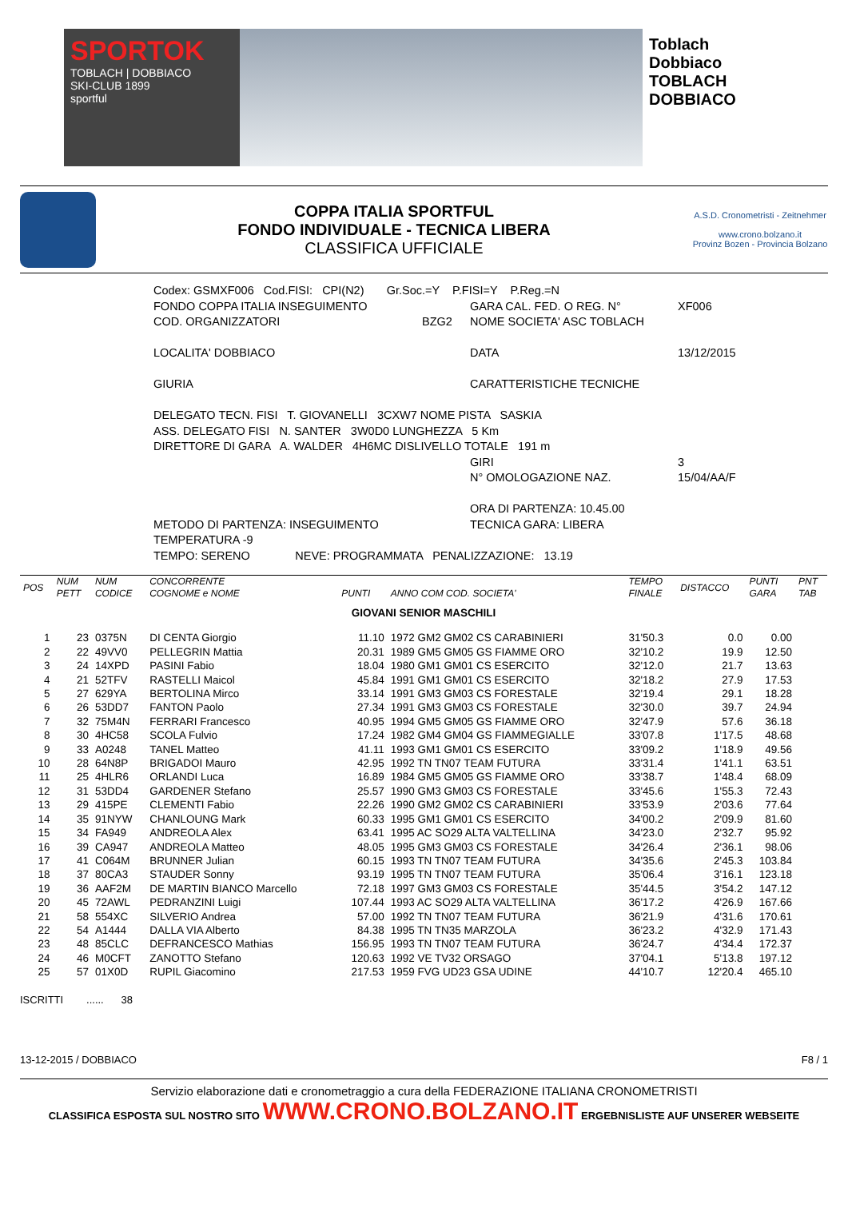SPORTOK
TOBLACH | DOBBIACO
SKI-CLUB 1899
sportful
Toblach Dobbiaco
TOBLACH DOBBIACO
COPPA ITALIA SPORTFUL
FONDO INDIVIDUALE - TECNICA LIBERA
CLASSIFICA UFFICIALE
A.S.D. Cronometristi - Zeitnehmer
www.crono.bolzano.it
Provinz Bozen - Provincia Bolzano
Codex: GSMXF006 Cod.FISI: CPI(N2) Gr.Soc.=Y P.FISI=Y P.Reg.=N
FONDO COPPA ITALIA INSEGUIMENTO GARA CAL. FED. O REG. N° XF006
COD. ORGANIZZATORI BZG2 NOME SOCIETA' ASC TOBLACH
LOCALITA' DOBBIACO DATA 13/12/2015
GIURIA CARATTERISTICHE TECNICHE
DELEGATO TECN. FISI T. GIOVANELLI 3CXW7 NOME PISTA SASKIA
ASS. DELEGATO FISI N. SANTER 3W0D0 LUNGHEZZA 5 Km
DIRETTORE DI GARA A. WALDER 4H6MC DISLIVELLO TOTALE 191 m
GIRI 3
N° OMOLOGAZIONE NAZ. 15/04/AA/F
ORA DI PARTENZA: 10.45.00
METODO DI PARTENZA: INSEGUIMENTO TECNICA GARA: LIBERA
TEMPERATURA -9
TEMPO: SERENO NEVE: PROGRAMMATA PENALIZZAZIONE: 13.19
| POS | NUM PETT | NUM CODICE | CONCORRENTE COGNOME e NOME | PUNTI | ANNO COM COD. SOCIETA' | TEMPO FINALE | DISTACCO | PUNTI GARA | PNT TAB |
| --- | --- | --- | --- | --- | --- | --- | --- | --- | --- |
| GIOVANI SENIOR MASCHILI | | | | | | | | | |
| 1 | 23 | 0375N | DI CENTA Giorgio | 11.10 | 1972 GM2 GM02 CS CARABINIERI | 31'50.3 | 0.0 | 0.00 | |
| 2 | 22 | 49VV0 | PELLEGRIN Mattia | 20.31 | 1989 GM5 GM05 GS FIAMME ORO | 32'10.2 | 19.9 | 12.50 | |
| 3 | 24 | 14XPD | PASINI Fabio | 18.04 | 1980 GM1 GM01 CS ESERCITO | 32'12.0 | 21.7 | 13.63 | |
| 4 | 21 | 52TFV | RASTELLI Maicol | 45.84 | 1991 GM1 GM01 CS ESERCITO | 32'18.2 | 27.9 | 17.53 | |
| 5 | 27 | 629YA | BERTOLINA Mirco | 33.14 | 1991 GM3 GM03 CS FORESTALE | 32'19.4 | 29.1 | 18.28 | |
| 6 | 26 | 53DD7 | FANTON Paolo | 27.34 | 1991 GM3 GM03 CS FORESTALE | 32'30.0 | 39.7 | 24.94 | |
| 7 | 32 | 75M4N | FERRARI Francesco | 40.95 | 1994 GM5 GM05 GS FIAMME ORO | 32'47.9 | 57.6 | 36.18 | |
| 8 | 30 | 4HC58 | SCOLA Fulvio | 17.24 | 1982 GM4 GM04 GS FIAMMEGIALLE | 33'07.8 | 1'17.5 | 48.68 | |
| 9 | 33 | A0248 | TANEL Matteo | 41.11 | 1993 GM1 GM01 CS ESERCITO | 33'09.2 | 1'18.9 | 49.56 | |
| 10 | 28 | 64N8P | BRIGADOI Mauro | 42.95 | 1992 TN TN07 TEAM FUTURA | 33'31.4 | 1'41.1 | 63.51 | |
| 11 | 25 | 4HLR6 | ORLANDI Luca | 16.89 | 1984 GM5 GM05 GS FIAMME ORO | 33'38.7 | 1'48.4 | 68.09 | |
| 12 | 31 | 53DD4 | GARDENER Stefano | 25.57 | 1990 GM3 GM03 CS FORESTALE | 33'45.6 | 1'55.3 | 72.43 | |
| 13 | 29 | 415PE | CLEMENTI Fabio | 22.26 | 1990 GM2 GM02 CS CARABINIERI | 33'53.9 | 2'03.6 | 77.64 | |
| 14 | 35 | 91NYW | CHANLOUNG Mark | 60.33 | 1995 GM1 GM01 CS ESERCITO | 34'00.2 | 2'09.9 | 81.60 | |
| 15 | 34 | FA949 | ANDREOLA Alex | 63.41 | 1995 AC SO29 ALTA VALTELLINA | 34'23.0 | 2'32.7 | 95.92 | |
| 16 | 39 | CA947 | ANDREOLA Matteo | 48.05 | 1995 GM3 GM03 CS FORESTALE | 34'26.4 | 2'36.1 | 98.06 | |
| 17 | 41 | C064M | BRUNNER Julian | 60.15 | 1993 TN TN07 TEAM FUTURA | 34'35.6 | 2'45.3 | 103.84 | |
| 18 | 37 | 80CA3 | STAUDER Sonny | 93.19 | 1995 TN TN07 TEAM FUTURA | 35'06.4 | 3'16.1 | 123.18 | |
| 19 | 36 | AAF2M | DE MARTIN BIANCO Marcello | 72.18 | 1997 GM3 GM03 CS FORESTALE | 35'44.5 | 3'54.2 | 147.12 | |
| 20 | 45 | 72AWL | PEDRANZINI Luigi | 107.44 | 1993 AC SO29 ALTA VALTELLINA | 36'17.2 | 4'26.9 | 167.66 | |
| 21 | 58 | 554XC | SILVERIO Andrea | 57.00 | 1992 TN TN07 TEAM FUTURA | 36'21.9 | 4'31.6 | 170.61 | |
| 22 | 54 | A1444 | DALLA VIA Alberto | 84.38 | 1995 TN TN35 MARZOLA | 36'23.2 | 4'32.9 | 171.43 | |
| 23 | 48 | 85CLC | DEFRANCESCO Mathias | 156.95 | 1993 TN TN07 TEAM FUTURA | 36'24.7 | 4'34.4 | 172.37 | |
| 24 | 46 | M0CFT | ZANOTTO Stefano | 120.63 | 1992 VE TV32 ORSAGO | 37'04.1 | 5'13.8 | 197.12 | |
| 25 | 57 | 01X0D | RUPIL Giacomino | 217.53 | 1959 FVG UD23 GSA UDINE | 44'10.7 | 12'20.4 | 465.10 | |
ISCRITTI ...... 38
13-12-2015 / DOBBIACO F8 / 1
Servizio elaborazione dati e cronometraggio a cura della FEDERAZIONE ITALIANA CRONOMETRISTI
CLASSIFICA ESPOSTA SUL NOSTRO SITO WWW.CRONO.BOLZANO.IT ERGEBNISLISTE AUF UNSERER WEBSEITE